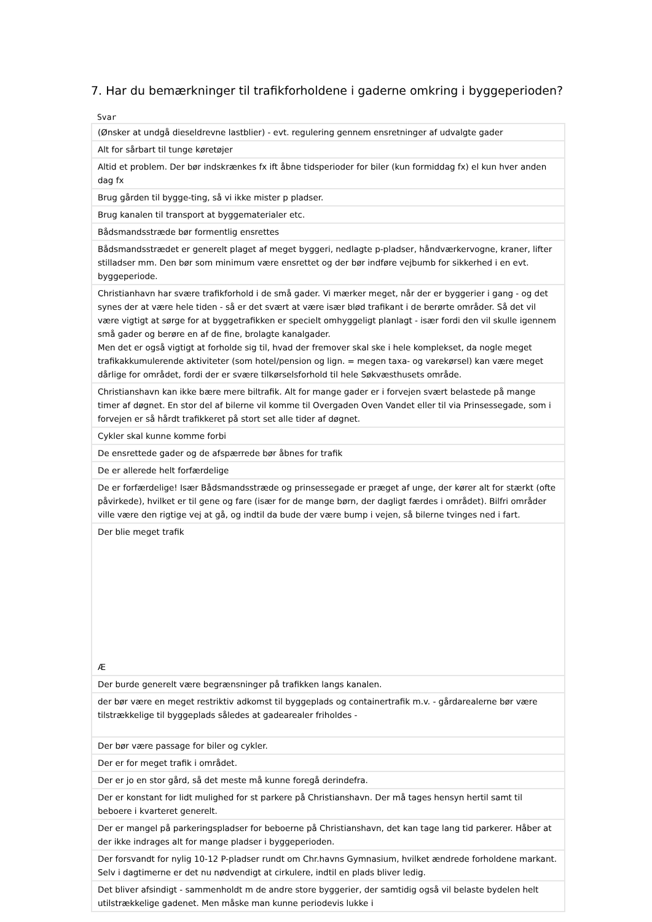7. Har du bemærkninger til trafikforholdene i gaderne omkring i byggeperioden?
Svar
| (Ønsker at undgå dieseldrevne lastblier) - evt. regulering gennem ensretninger af udvalgte gader |
| Alt for sårbart til tunge køretøjer |
| Altid et problem. Der bør indskrænkes fx ift åbne tidsperioder for biler (kun formiddag fx) el kun hver anden dag fx |
| Brug gården til bygge-ting, så vi ikke mister p pladser. |
| Brug kanalen til transport at byggematerialer etc. |
| Bådsmandsstræde bør formentlig ensrettes |
| Bådsmandsstrædet er generelt plaget af meget byggeri, nedlagte p-pladser, håndværkervogne, kraner, lifter stilladser mm. Den bør som minimum være ensrettet og der bør indføre vejbumb for sikkerhed i en evt. byggeperiode. |
| Christianhavn har svære trafikforhold i de små gader. Vi mærker meget, når der er byggerier i gang - og det synes der at være hele tiden - så er det svært at være især blød trafikant i de berørte områder. Så det vil være vigtigt at sørge for at byggetrafikken er specielt omhyggeligt planlagt - især fordi den vil skulle igennem små gader og berøre en af de fine, brolagte kanalgader. Men det er også vigtigt at forholde sig til, hvad der fremover skal ske i hele komplekset, da nogle meget trafikakkumulerende aktiviteter (som hotel/pension og lign. = megen taxa- og varekørsel) kan være meget dårlige for området, fordi der er svære tilkørselsforhold til hele Søkvæsthusets område. |
| Christianshavn kan ikke bære mere biltrafik. Alt for mange gader er i forvejen svært belastede på mange timer af døgnet. En stor del af bilerne vil komme til Overgaden Oven Vandet eller til via Prinsessegade, som i forvejen er så hårdt trafikkeret på stort set alle tider af døgnet. |
| Cykler skal kunne komme forbi |
| De ensrettede gader og de afspærrede bør åbnes for trafik |
| De er allerede helt forfærdelige |
| De er forfærdelige! Især Bådsmandsstræde og prinsessegade er præget af unge, der kører alt for stærkt (ofte påvirkede), hvilket er til gene og fare (især for de mange børn, der dagligt færdes i området). Bilfri områder ville være den rigtige vej at gå, og indtil da bude der være bump i vejen, så bilerne tvinges ned i fart. |
| Der blie meget trafik Æ |
| Der burde generelt være begrænsninger på trafikken langs kanalen. |
| der bør være en meget restriktiv adkomst til byggeplads og containertrafik m.v. - gårdarealerne bør være tilstrækkelige til byggeplads således at gadearealer friholdes - |
| Der bør være passage for biler og cykler. |
| Der er for meget trafik i området. |
| Der er jo en stor gård, så det meste må kunne foregå derindefra. |
| Der er konstant for lidt mulighed for st parkere på Christianshavn. Der må tages hensyn hertil samt til beboere i kvarteret generelt. |
| Der er mangel på parkeringspladser for beboerne på Christianshavn, det kan tage lang tid parkerer. Håber at der ikke indrages alt for mange pladser i byggeperioden. |
| Der forsvandt for nylig 10-12 P-pladser rundt om Chr.havns Gymnasium, hvilket ændrede forholdene markant. Selv i dagtimerne er det nu nødvendigt at cirkulere, indtil en plads bliver ledig. |
| Det bliver afsindigt - sammenholdt m de andre store byggerier, der samtidig også vil belaste bydelen helt utilstrækkelige gadenet. Men måske man kunne periodevis lukke i |